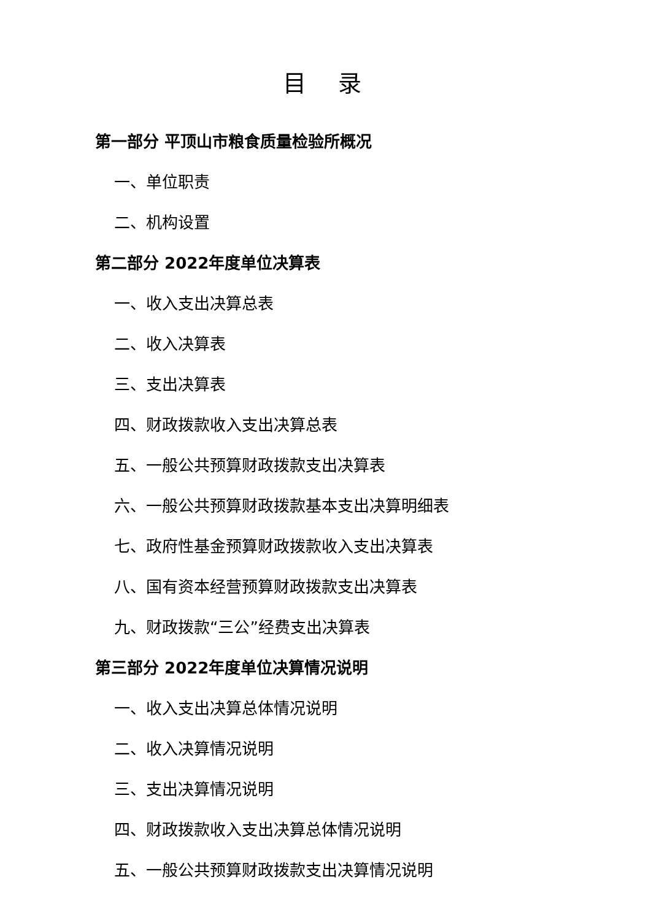目 录
第一部分 平顶山市粮食质量检验所概况
一、单位职责
二、机构设置
第二部分 2022年度单位决算表
一、收入支出决算总表
二、收入决算表
三、支出决算表
四、财政拨款收入支出决算总表
五、一般公共预算财政拨款支出决算表
六、一般公共预算财政拨款基本支出决算明细表
七、政府性基金预算财政拨款收入支出决算表
八、国有资本经营预算财政拨款支出决算表
九、财政拨款“三公”经费支出决算表
第三部分 2022年度单位决算情况说明
一、收入支出决算总体情况说明
二、收入决算情况说明
三、支出决算情况说明
四、财政拨款收入支出决算总体情况说明
五、一般公共预算财政拨款支出决算情况说明